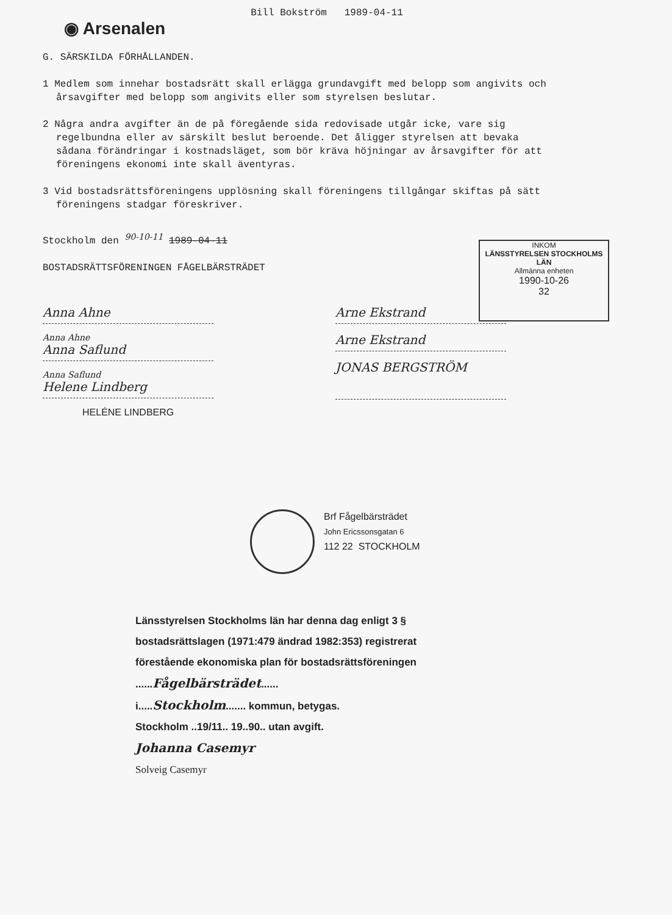◉ Arsenalen
Bill Bokström 1989-04-11
G. SÄRSKILDA FÖRHÅLLANDEN.
1 Medlem som innehar bostadsrätt skall erlägga grundavgift med belopp som angivits och årsavgifter med belopp som angivits eller som styrelsen beslutar.
2 Några andra avgifter än de på föregående sida redovisade utgår icke, vare sig regelbundna eller av särskilt beslut beroende. Det åligger styrelsen att bevaka sådana förändringar i kostnadsläget, som bör kräva höjningar av årsavgifter för att föreningens ekonomi inte skall äventyras.
3 Vid bostadsrättsföreningens upplösning skall föreningens tillgångar skiftas på sätt föreningens stadgar föreskriver.
Stockholm den 90-10-11 1989-04-11
BOSTADSRÄTTSFÖRENINGEN FÅGELBÄRSTRÄDET
INKOM
LÄNSSTYRELSEN STOCKHOLMS LÄN
Allmänna enheten
1990-10-26
32
Anna Ahne
Anna Ahne
Anna Saflund
Anna Saflund
Helene Lindberg
HELÉNE LINDBERG
Arne Ekstrand
Arne Ekstrand
JONAS BERGSTRÖM
Brf Fågelbärsträdet
John Ericssonsgatan 6
112 22 STOCKHOLM
Länsstyrelsen Stockholms län har denna dag enligt 3 § bostadsrättslagen (1971:479 ändrad 1982:353) registrerat förestående ekonomiska plan för bostadsrättsföreningen ......Fågelbärsträdet......
i.....Stockholm....... kommun, betygas.
Stockholm ..19/11.. 19..90.. utan avgift.
Johanna Casemyr
Solveig Casemyr